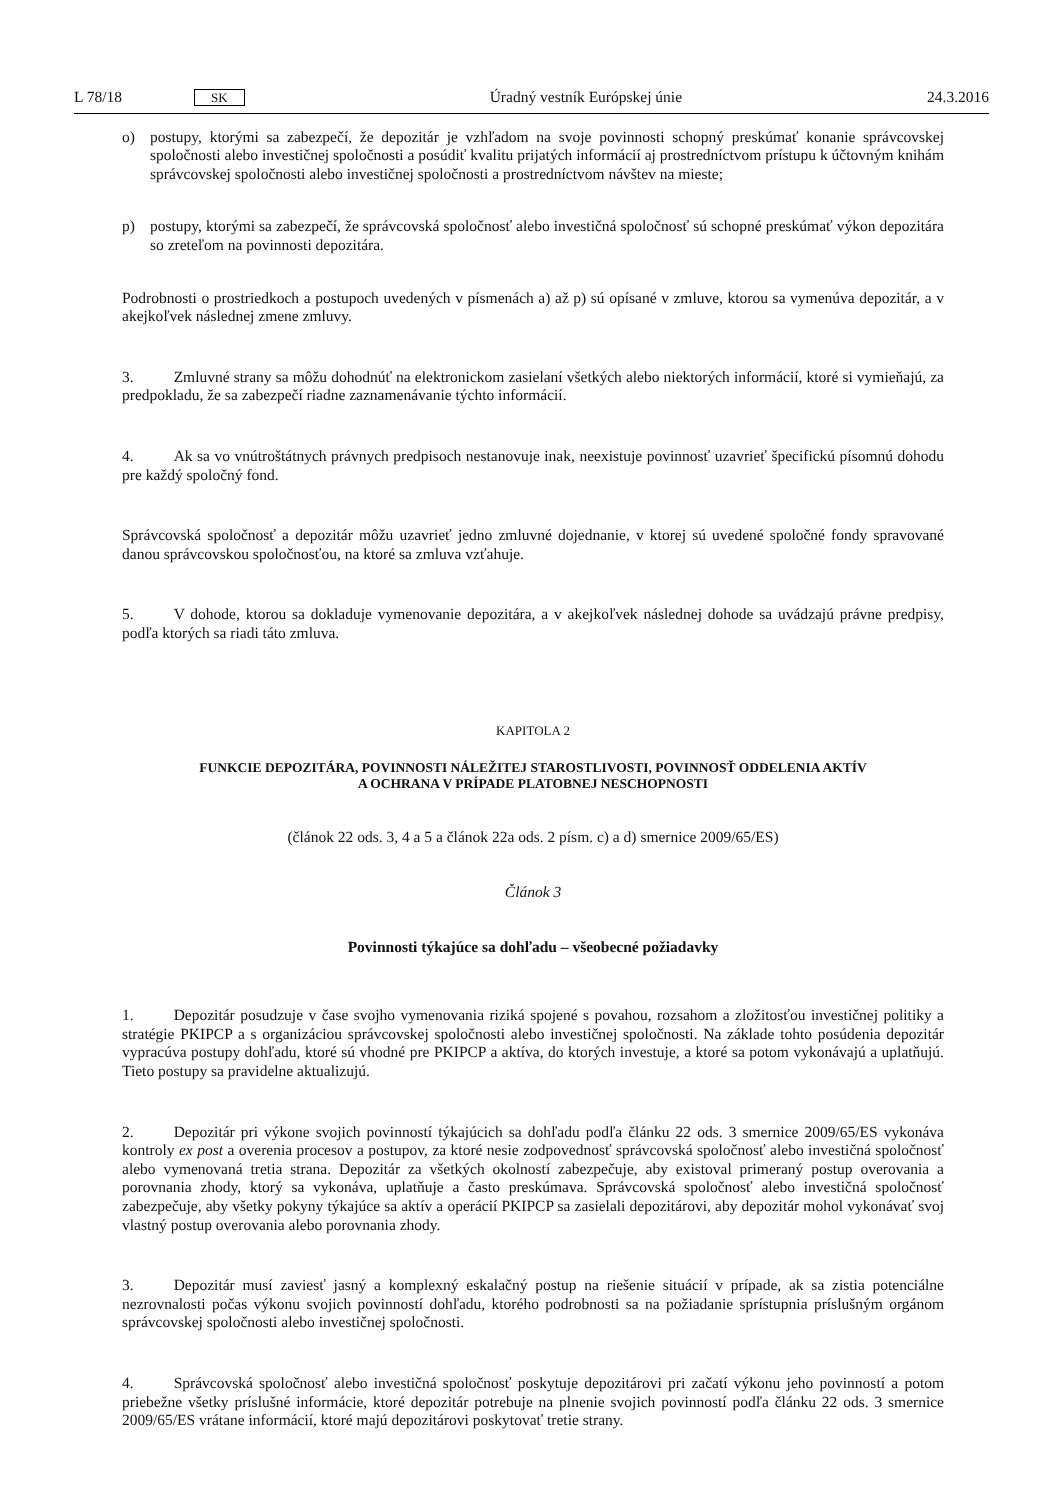L 78/18 SK
Úradný vestník Európskej únie 24.3.2016
o) postupy, ktorými sa zabezpečí, že depozitár je vzhľadom na svoje povinnosti schopný preskúmať konanie správcovskej spoločnosti alebo investičnej spoločnosti a posúdiť kvalitu prijatých informácií aj prostredníctvom prístupu k účtovným knihám správcovskej spoločnosti alebo investičnej spoločnosti a prostredníctvom návštev na mieste;
p) postupy, ktorými sa zabezpečí, že správcovská spoločnosť alebo investičná spoločnosť sú schopné preskúmať výkon depozitára so zreteľom na povinnosti depozitára.
Podrobnosti o prostriedkoch a postupoch uvedených v písmenách a) až p) sú opísané v zmluve, ktorou sa vymenúva depozitár, a v akejkoľvek následnej zmene zmluvy.
3. Zmluvné strany sa môžu dohodnúť na elektronickom zasielaní všetkých alebo niektorých informácií, ktoré si vymieňajú, za predpokladu, že sa zabezpečí riadne zaznamenávanie týchto informácií.
4. Ak sa vo vnútroštátnych právnych predpisoch nestanovuje inak, neexistuje povinnosť uzavrieť špecifickú písomnú dohodu pre každý spoločný fond.
Správcovská spoločnosť a depozitár môžu uzavrieť jedno zmluvné dojednanie, v ktorej sú uvedené spoločné fondy spravované danou správcovskou spoločnosťou, na ktoré sa zmluva vzťahuje.
5. V dohode, ktorou sa dokladuje vymenovanie depozitára, a v akejkoľvek následnej dohode sa uvádzajú právne predpisy, podľa ktorých sa riadi táto zmluva.
KAPITOLA 2
FUNKCIE DEPOZITÁRA, POVINNOSTI NÁLEŽITEJ STAROSTLIVOSTI, POVINNOSŤ ODDELENIA AKTÍV
A OCHRANA V PRÍPADE PLATOBNEJ NESCHOPNOSTI
(článok 22 ods. 3, 4 a 5 a článok 22a ods. 2 písm. c) a d) smernice 2009/65/ES)
Článok 3
Povinnosti týkajúce sa dohľadu – všeobecné požiadavky
1. Depozitár posudzuje v čase svojho vymenovania riziká spojené s povahou, rozsahom a zložitosťou investičnej politiky a stratégie PKIPCP a s organizáciou správcovskej spoločnosti alebo investičnej spoločnosti. Na základe tohto posúdenia depozitár vypracúva postupy dohľadu, ktoré sú vhodné pre PKIPCP a aktíva, do ktorých investuje, a ktoré sa potom vykonávajú a uplatňujú. Tieto postupy sa pravidelne aktualizujú.
2. Depozitár pri výkone svojich povinností týkajúcich sa dohľadu podľa článku 22 ods. 3 smernice 2009/65/ES vykonáva kontroly ex post a overenia procesov a postupov, za ktoré nesie zodpovednosť správcovská spoločnosť alebo investičná spoločnosť alebo vymenovaná tretia strana. Depozitár za všetkých okolností zabezpečuje, aby existoval primeraný postup overovania a porovnania zhody, ktorý sa vykonáva, uplatňuje a často preskúmava. Správcovská spoločnosť alebo investičná spoločnosť zabezpečuje, aby všetky pokyny týkajúce sa aktív a operácií PKIPCP sa zasielali depozitárovi, aby depozitár mohol vykonávať svoj vlastný postup overovania alebo porovnania zhody.
3. Depozitár musí zaviesť jasný a komplexný eskalačný postup na riešenie situácií v prípade, ak sa zistia potenciálne nezrovnalosti počas výkonu svojich povinností dohľadu, ktorého podrobnosti sa na požiadanie sprístupnia príslušným orgánom správcovskej spoločnosti alebo investičnej spoločnosti.
4. Správcovská spoločnosť alebo investičná spoločnosť poskytuje depozitárovi pri začatí výkonu jeho povinností a potom priebežne všetky príslušné informácie, ktoré depozitár potrebuje na plnenie svojich povinností podľa článku 22 ods. 3 smernice 2009/65/ES vrátane informácií, ktoré majú depozitárovi poskytovať tretie strany.